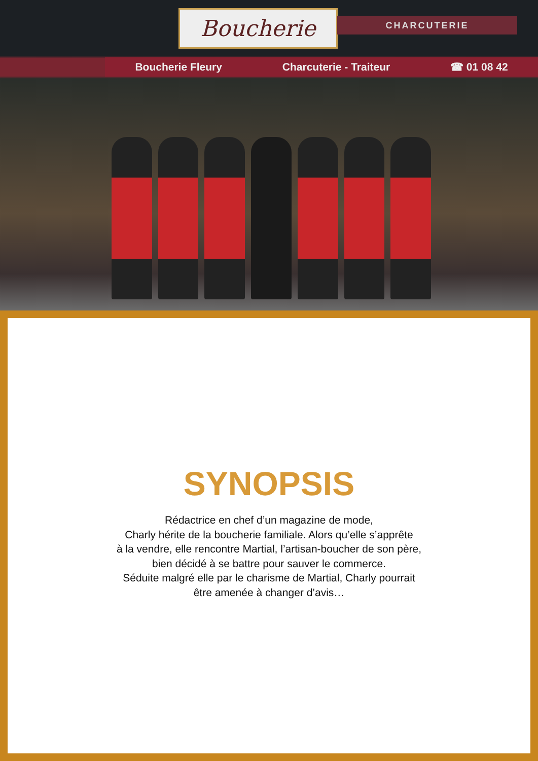Boucherie CHARCUTERIE
Boucherie Fleury Charcuterie - Traiteur ☎ 01 08 42
SYNOPSIS
Rédactrice en chef d’un magazine de mode,
Charly hérite de la boucherie familiale. Alors qu’elle s’apprête
à la vendre, elle rencontre Martial, l’artisan-boucher de son père,
bien décidé à se battre pour sauver le commerce.
Séduite malgré elle par le charisme de Martial, Charly pourrait
être amenée à changer d’avis…